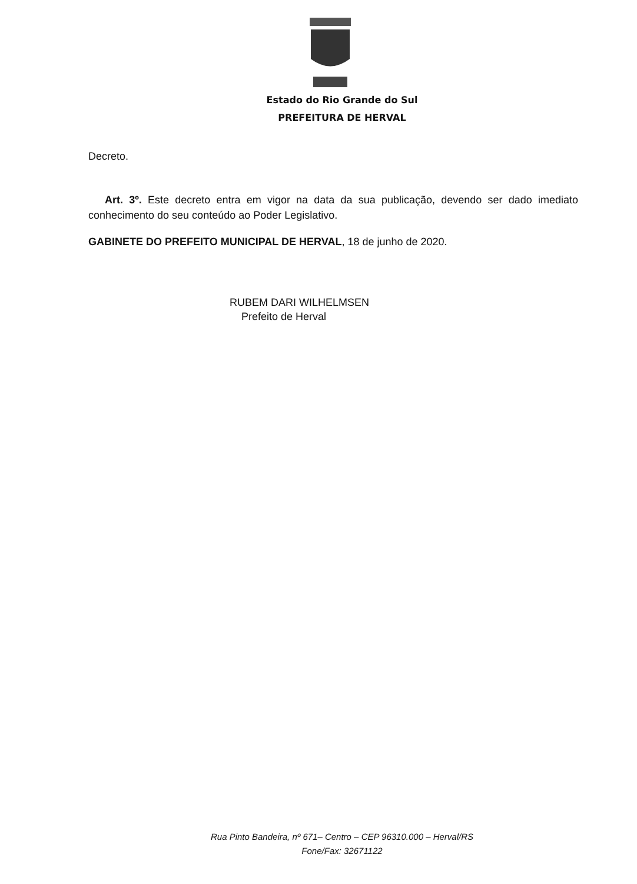Estado do Rio Grande do Sul
PREFEITURA DE HERVAL
Decreto.
Art. 3º. Este decreto entra em vigor na data da sua publicação, devendo ser dado imediato conhecimento do seu conteúdo ao Poder Legislativo.
GABINETE DO PREFEITO MUNICIPAL DE HERVAL, 18 de junho de 2020.
RUBEM DARI WILHELMSEN
Prefeito de Herval
Rua Pinto Bandeira, nº 671– Centro – CEP 96310.000 – Herval/RS
Fone/Fax: 32671122